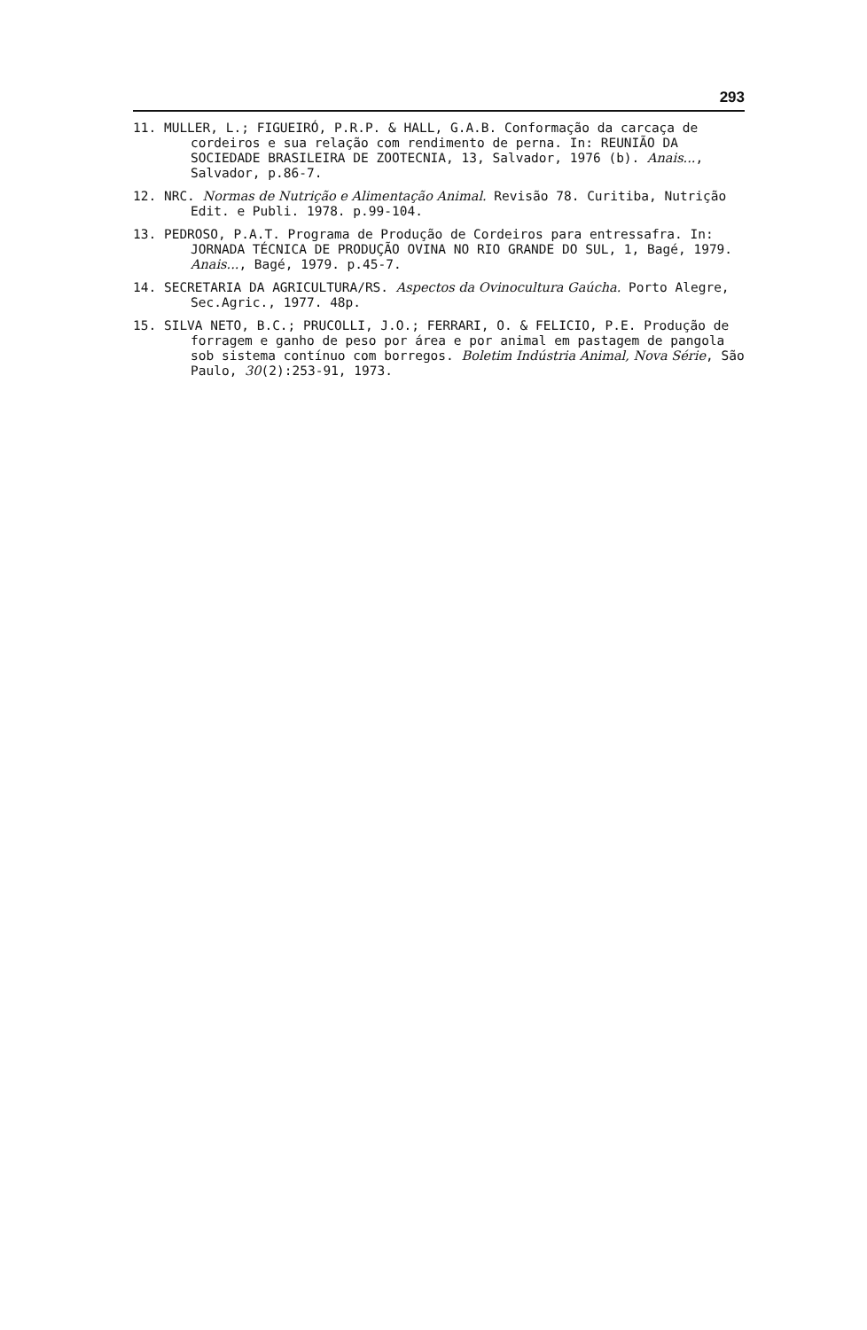293
11. MULLER, L.; FIGUEIRÓ, P.R.P. & HALL, G.A.B. Conformação da carcaça de cordeiros e sua relação com rendimento de perna. In: REUNIÃO DA SOCIEDADE BRASILEIRA DE ZOOTECNIA, 13, Salvador, 1976 (b). Anais..., Salvador, p.86-7.
12. NRC. Normas de Nutrição e Alimentação Animal. Revisão 78. Curitiba, Nutrição Edit. e Publi. 1978. p.99-104.
13. PEDROSO, P.A.T. Programa de Produção de Cordeiros para entressafra. In: JORNADA TÉCNICA DE PRODUÇÃO OVINA NO RIO GRANDE DO SUL, 1, Bagé, 1979. Anais..., Bagé, 1979. p.45-7.
14. SECRETARIA DA AGRICULTURA/RS. Aspectos da Ovinocultura Gaúcha. Porto Alegre, Sec.Agric., 1977. 48p.
15. SILVA NETO, B.C.; PRUCOLLI, J.O.; FERRARI, O. & FELICIO, P.E. Produção de forragem e ganho de peso por área e por animal em pastagem de pangola sob sistema contínuo com borregos. Boletim Indústria Animal, Nova Série, São Paulo, 30(2):253-91, 1973.